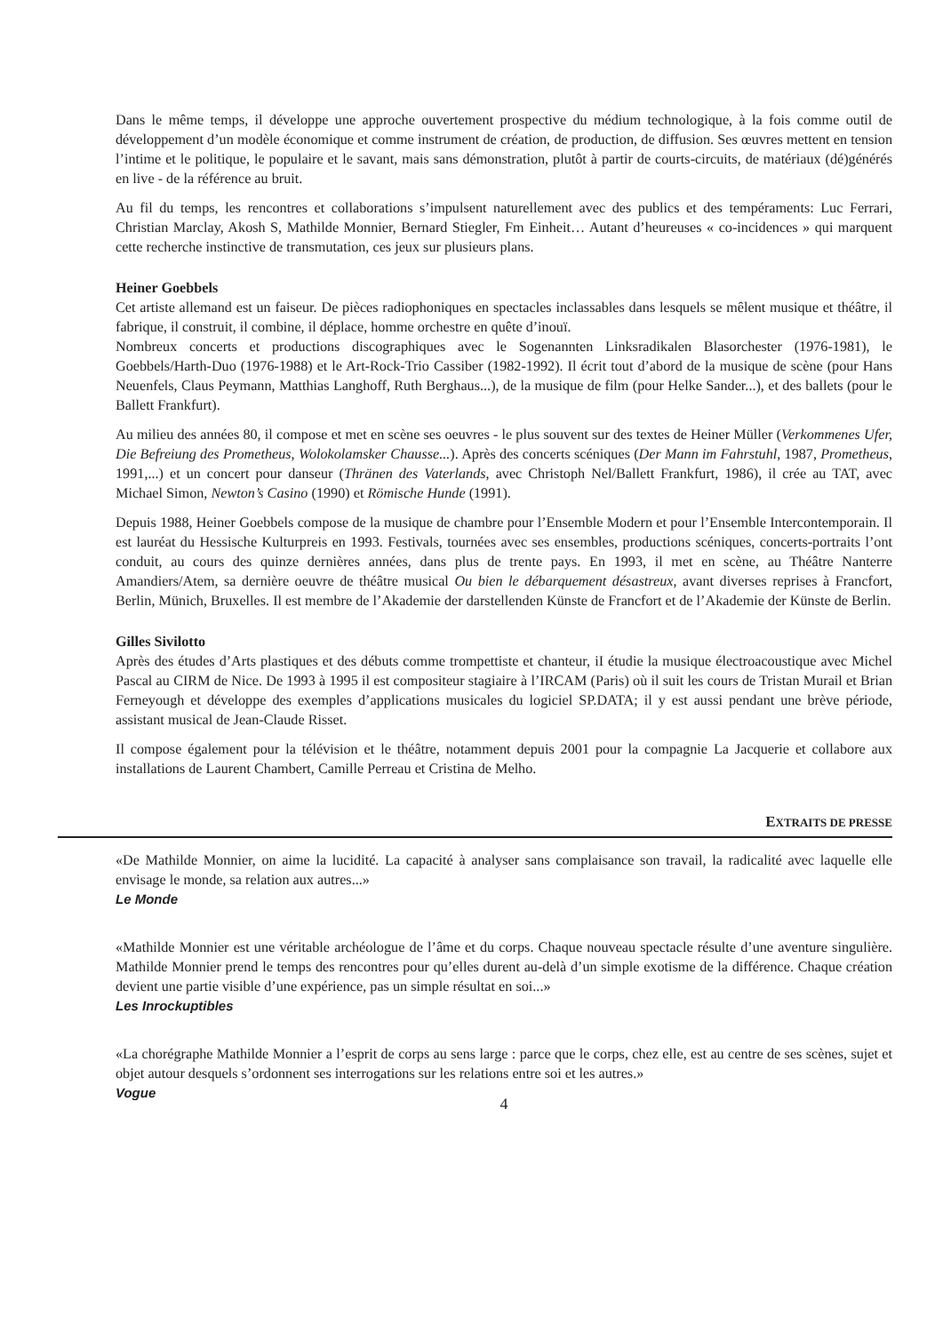Dans le même temps, il développe une approche ouvertement prospective du médium technologique, à la fois comme outil de développement d’un modèle économique et comme instrument de création, de production, de diffusion. Ses œuvres mettent en tension l’intime et le politique, le populaire et le savant, mais sans démonstration, plutôt à partir de courts-circuits, de matériaux (dé)générés en live - de la référence au bruit.
Au fil du temps, les rencontres et collaborations s’impulsent naturellement avec des publics et des tempéraments: Luc Ferrari, Christian Marclay, Akosh S, Mathilde Monnier, Bernard Stiegler, Fm Einheit… Autant d’heureuses « co-incidences » qui marquent cette recherche instinctive de transmutation, ces jeux sur plusieurs plans.
Heiner Goebbels
Cet artiste allemand est un faiseur. De pièces radiophoniques en spectacles inclassables dans lesquels se mêlent musique et théâtre, il fabrique, il construit, il combine, il déplace, homme orchestre en quête d’inouï.
Nombreux concerts et productions discographiques avec le Sogenannten Linksradikalen Blasorchester (1976-1981), le Goebbels/Harth-Duo (1976-1988) et le Art-Rock-Trio Cassiber (1982-1992). Il écrit tout d’abord de la musique de scène (pour Hans Neuenfels, Claus Peymann, Matthias Langhoff, Ruth Berghaus...), de la musique de film (pour Helke Sander...), et des ballets (pour le Ballett Frankfurt).
Au milieu des années 80, il compose et met en scène ses oeuvres - le plus souvent sur des textes de Heiner Müller (Verkommenes Ufer, Die Befreiung des Prometheus, Wolokolamsker Chausse...). Après des concerts scéniques (Der Mann im Fahrstuhl, 1987, Prometheus, 1991,...) et un concert pour danseur (Thränen des Vaterlands, avec Christoph Nel/Ballett Frankfurt, 1986), il crée au TAT, avec Michael Simon, Newton’s Casino (1990) et Römische Hunde (1991).
Depuis 1988, Heiner Goebbels compose de la musique de chambre pour l’Ensemble Modern et pour l’Ensemble Intercontemporain. Il est lauréat du Hessische Kulturpreis en 1993. Festivals, tournées avec ses ensembles, productions scéniques, concerts-portraits l’ont conduit, au cours des quinze dernières années, dans plus de trente pays. En 1993, il met en scène, au Théâtre Nanterre Amandiers/Atem, sa dernière oeuvre de théâtre musical Ou bien le débarquement désastreux, avant diverses reprises à Francfort, Berlin, Münich, Bruxelles. Il est membre de l’Akademie der darstellenden Künste de Francfort et de l’Akademie der Künste de Berlin.
Gilles Sivilotto
Après des études d’Arts plastiques et des débuts comme trompettiste et chanteur, iI étudie la musique électroacoustique avec Michel Pascal au CIRM de Nice. De 1993 à 1995 il est compositeur stagiaire à l’IRCAM (Paris) où il suit les cours de Tristan Murail et Brian Ferneyough et développe des exemples d’applications musicales du logiciel SP.DATA; il y est aussi pendant une brève période, assistant musical de Jean-Claude Risset.
Il compose également pour la télévision et le théâtre, notamment depuis 2001 pour la compagnie La Jacquerie et collabore aux installations de Laurent Chambert, Camille Perreau et Cristina de Melho.
EXTRAITS DE PRESSE
«De Mathilde Monnier, on aime la lucidité. La capacité à analyser sans complaisance son travail, la radicalité avec laquelle elle envisage le monde, sa relation aux autres...»
Le Monde
«Mathilde Monnier est une véritable archéologue de l’âme et du corps. Chaque nouveau spectacle résulte d’une aventure singulière. Mathilde Monnier prend le temps des rencontres pour qu’elles durent au-delà d’un simple exotisme de la différence. Chaque création devient une partie visible d’une expérience, pas un simple résultat en soi...»
Les Inrockuptibles
«La chorégraphe Mathilde Monnier a l’esprit de corps au sens large : parce que le corps, chez elle, est au centre de ses scènes, sujet et objet autour desquels s’ordonnent ses interrogations sur les relations entre soi et les autres.»
Vogue
4